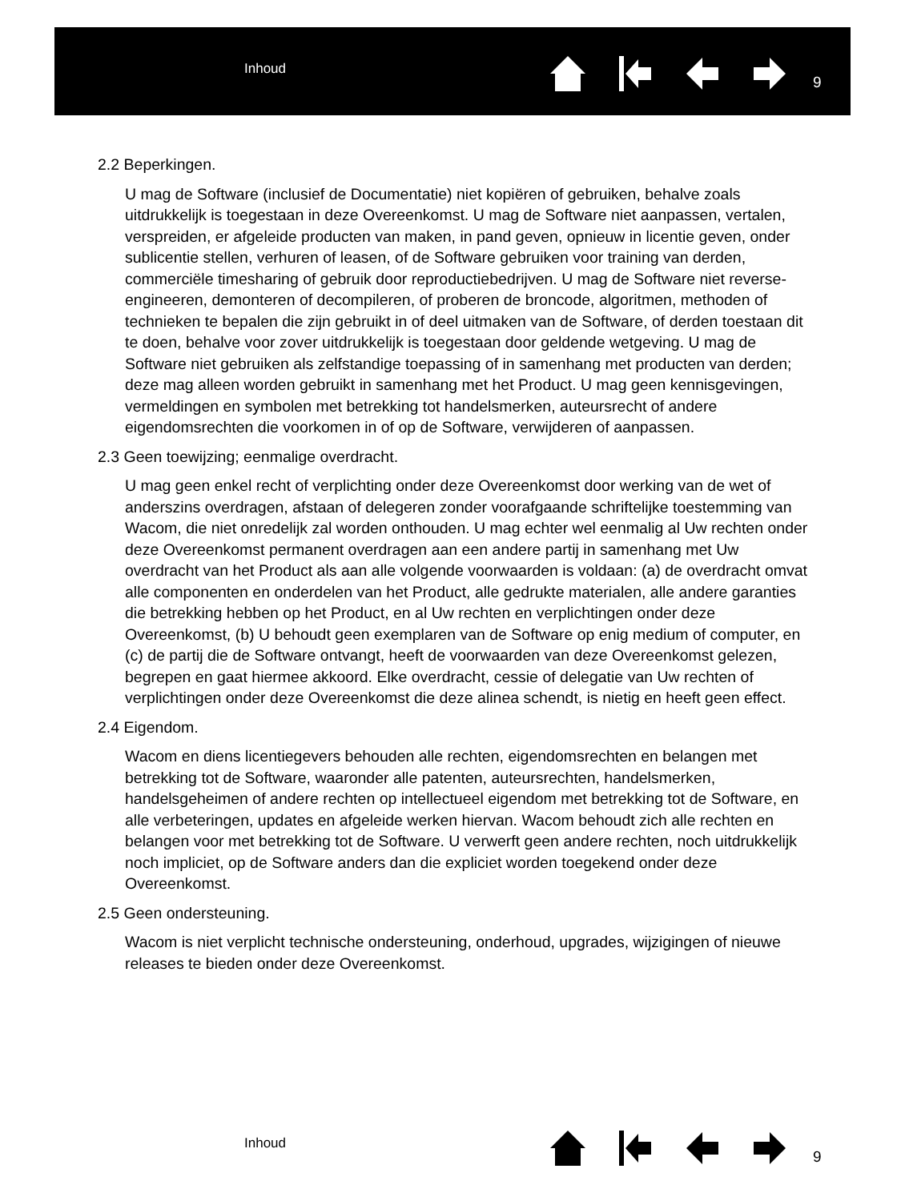Inhoud
9
2.2 Beperkingen.
U mag de Software (inclusief de Documentatie) niet kopiëren of gebruiken, behalve zoals uitdrukkelijk is toegestaan in deze Overeenkomst. U mag de Software niet aanpassen, vertalen, verspreiden, er afgeleide producten van maken, in pand geven, opnieuw in licentie geven, onder sublicentie stellen, verhuren of leasen, of de Software gebruiken voor training van derden, commerciële timesharing of gebruik door reproductiebedrijven. U mag de Software niet reverse-engineeren, demonteren of decompileren, of proberen de broncode, algoritmen, methoden of technieken te bepalen die zijn gebruikt in of deel uitmaken van de Software, of derden toestaan dit te doen, behalve voor zover uitdrukkelijk is toegestaan door geldende wetgeving. U mag de Software niet gebruiken als zelfstandige toepassing of in samenhang met producten van derden; deze mag alleen worden gebruikt in samenhang met het Product. U mag geen kennisgevingen, vermeldingen en symbolen met betrekking tot handelsmerken, auteursrecht of andere eigendomsrechten die voorkomen in of op de Software, verwijderen of aanpassen.
2.3 Geen toewijzing; eenmalige overdracht.
U mag geen enkel recht of verplichting onder deze Overeenkomst door werking van de wet of anderszins overdragen, afstaan of delegeren zonder voorafgaande schriftelijke toestemming van Wacom, die niet onredelijk zal worden onthouden. U mag echter wel eenmalig al Uw rechten onder deze Overeenkomst permanent overdragen aan een andere partij in samenhang met Uw overdracht van het Product als aan alle volgende voorwaarden is voldaan: (a) de overdracht omvat alle componenten en onderdelen van het Product, alle gedrukte materialen, alle andere garanties die betrekking hebben op het Product, en al Uw rechten en verplichtingen onder deze Overeenkomst, (b) U behoudt geen exemplaren van de Software op enig medium of computer, en (c) de partij die de Software ontvangt, heeft de voorwaarden van deze Overeenkomst gelezen, begrepen en gaat hiermee akkoord. Elke overdracht, cessie of delegatie van Uw rechten of verplichtingen onder deze Overeenkomst die deze alinea schendt, is nietig en heeft geen effect.
2.4 Eigendom.
Wacom en diens licentiegevers behouden alle rechten, eigendomsrechten en belangen met betrekking tot de Software, waaronder alle patenten, auteursrechten, handelsmerken, handelsgeheimen of andere rechten op intellectueel eigendom met betrekking tot de Software, en alle verbeteringen, updates en afgeleide werken hiervan. Wacom behoudt zich alle rechten en belangen voor met betrekking tot de Software. U verwerft geen andere rechten, noch uitdrukkelijk noch impliciet, op de Software anders dan die expliciet worden toegekend onder deze Overeenkomst.
2.5 Geen ondersteuning.
Wacom is niet verplicht technische ondersteuning, onderhoud, upgrades, wijzigingen of nieuwe releases te bieden onder deze Overeenkomst.
Inhoud
9